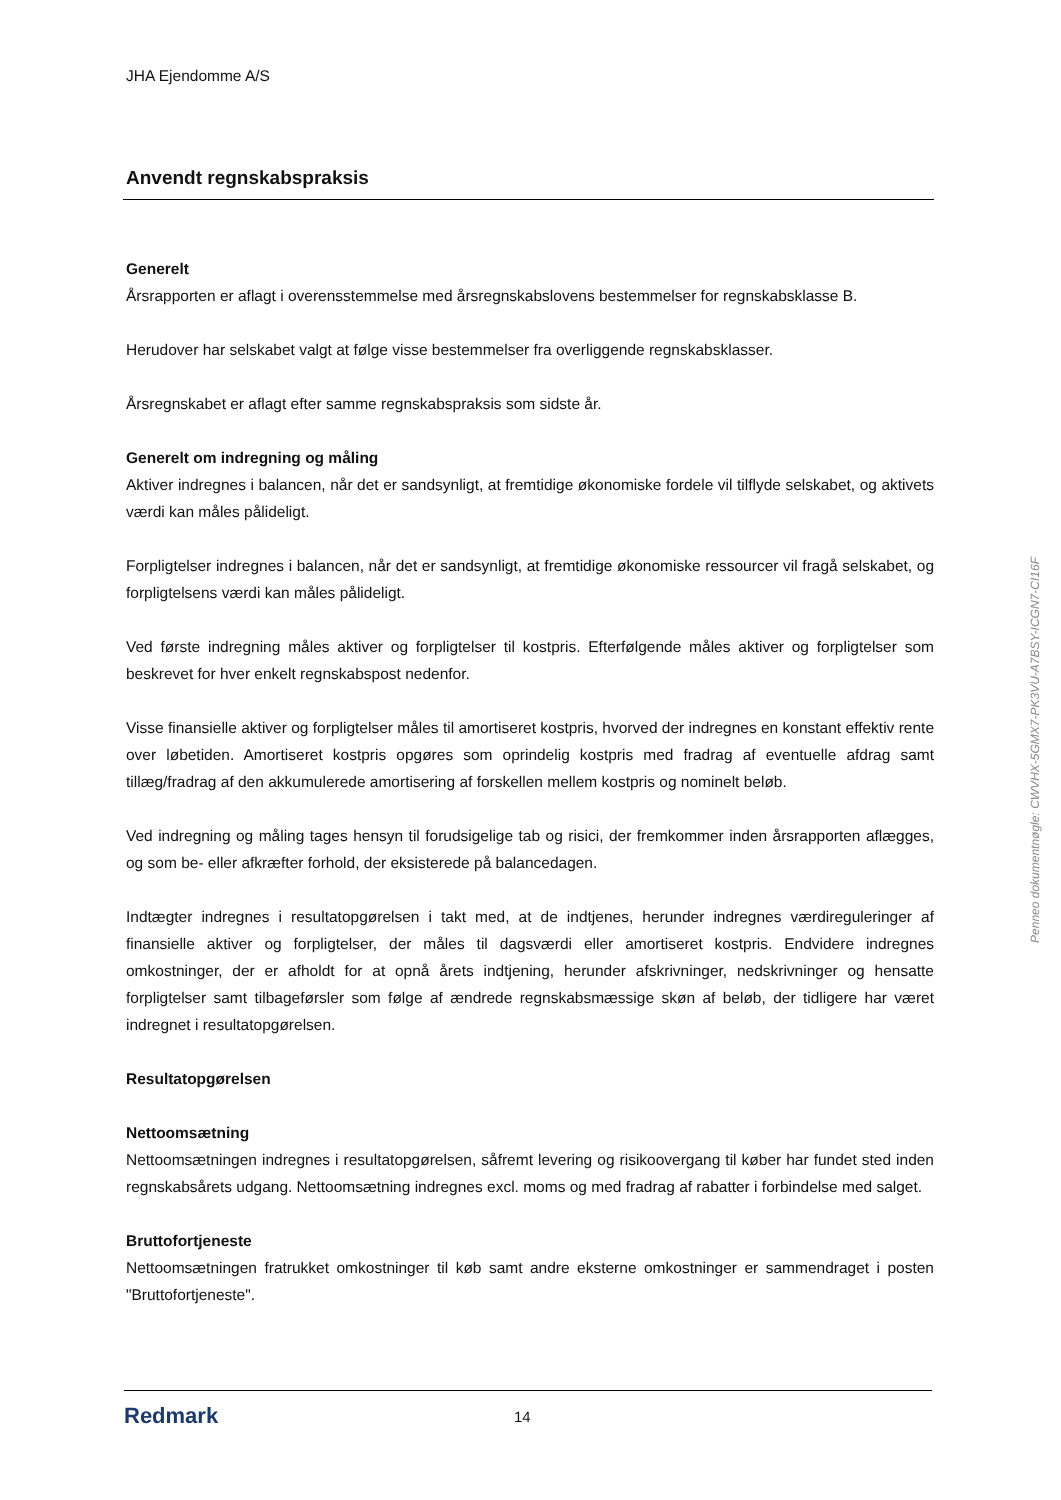JHA Ejendomme A/S
Anvendt regnskabspraksis
Generelt
Årsrapporten er aflagt i overensstemmelse med årsregnskabslovens bestemmelser for regnskabsklasse B.
Herudover har selskabet valgt at følge visse bestemmelser fra overliggende regnskabsklasser.
Årsregnskabet er aflagt efter samme regnskabspraksis som sidste år.
Generelt om indregning og måling
Aktiver indregnes i balancen, når det er sandsynligt, at fremtidige økonomiske fordele vil tilflyde selskabet, og aktivets værdi kan måles pålideligt.
Forpligtelser indregnes i balancen, når det er sandsynligt, at fremtidige økonomiske ressourcer vil fragå selskabet, og forpligtelsens værdi kan måles pålideligt.
Ved første indregning måles aktiver og forpligtelser til kostpris. Efterfølgende måles aktiver og forpligtelser som beskrevet for hver enkelt regnskabspost nedenfor.
Visse finansielle aktiver og forpligtelser måles til amortiseret kostpris, hvorved der indregnes en konstant effektiv rente over løbetiden. Amortiseret kostpris opgøres som oprindelig kostpris med fradrag af eventuelle afdrag samt tillæg/fradrag af den akkumulerede amortisering af forskellen mellem kostpris og nominelt beløb.
Ved indregning og måling tages hensyn til forudsigelige tab og risici, der fremkommer inden årsrapporten aflægges, og som be- eller afkræfter forhold, der eksisterede på balancedagen.
Indtægter indregnes i resultatopgørelsen i takt med, at de indtjenes, herunder indregnes værdireguleringer af finansielle aktiver og forpligtelser, der måles til dagsværdi eller amortiseret kostpris. Endvidere indregnes omkostninger, der er afholdt for at opnå årets indtjening, herunder afskrivninger, nedskrivninger og hensatte forpligtelser samt tilbageførsler som følge af ændrede regnskabsmæssige skøn af beløb, der tidligere har været indregnet i resultatopgørelsen.
Resultatopgørelsen
Nettoomsætning
Nettoomsætningen indregnes i resultatopgørelsen, såfremt levering og risikoovergang til køber har fundet sted inden regnskabsårets udgang. Nettoomsætning indregnes excl. moms og med fradrag af rabatter i forbindelse med salget.
Bruttofortjeneste
Nettoomsætningen fratrukket omkostninger til køb samt andre eksterne omkostninger er sammendraget i posten "Bruttofortjeneste".
Penneo dokumentnøgle: CWVHX-5GMX7-PK3VU-A7BSY-ICGN7-CI16F
Redmark
14